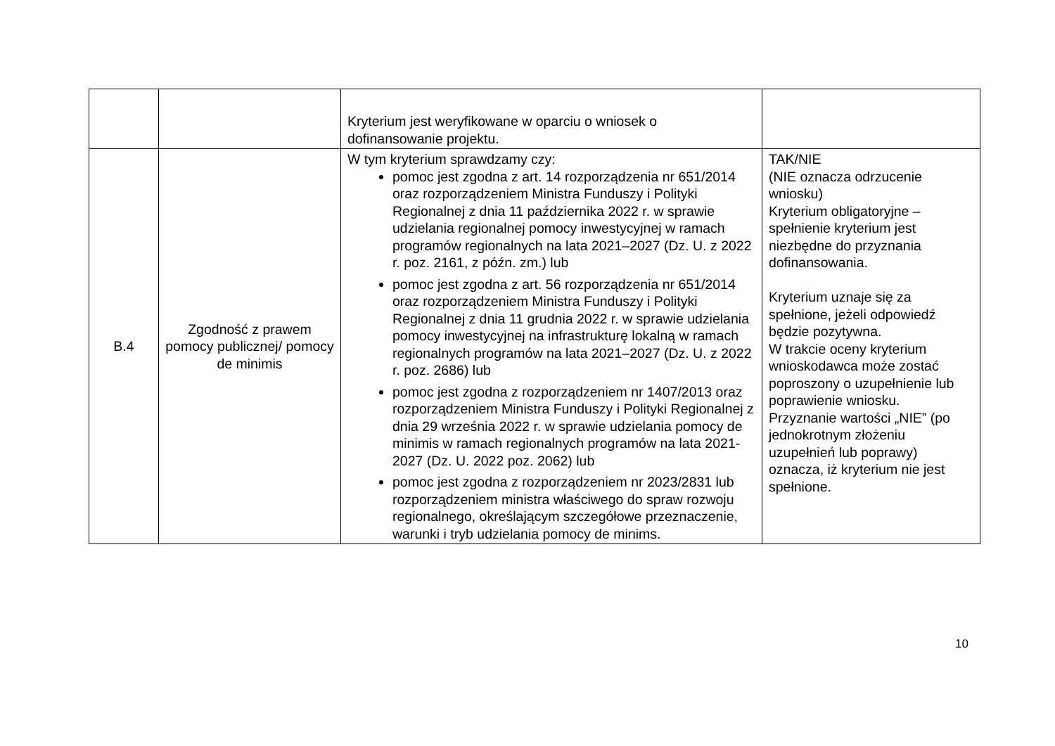| | | Kryterium jest weryfikowane w oparciu o wniosek o dofinansowanie projektu. | |
| B.4 | Zgodność z prawem pomocy publicznej/ pomocy de minimis | W tym kryterium sprawdzamy czy: pomoc jest zgodna z art. 14 rozporządzenia nr 651/2014 oraz rozporządzeniem Ministra Funduszy i Polityki Regionalnej z dnia 11 października 2022 r. w sprawie udzielania regionalnej pomocy inwestycyjnej w ramach programów regionalnych na lata 2021–2027 (Dz. U. z 2022 r. poz. 2161, z późn. zm.) lub pomoc jest zgodna z art. 56 rozporządzenia nr 651/2014 oraz rozporządzeniem Ministra Funduszy i Polityki Regionalnej z dnia 11 grudnia 2022 r. w sprawie udzielania pomocy inwestycyjnej na infrastrukturę lokalną w ramach regionalnych programów na lata 2021–2027 (Dz. U. z 2022 r. poz. 2686) lub pomoc jest zgodna z rozporządzeniem nr 1407/2013 oraz rozporządzeniem Ministra Funduszy i Polityki Regionalnej z dnia 29 września 2022 r. w sprawie udzielania pomocy de minimis w ramach regionalnych programów na lata 2021-2027 (Dz. U. 2022 poz. 2062) lub pomoc jest zgodna z rozporządzeniem nr 2023/2831 lub rozporządzeniem ministra właściwego do spraw rozwoju regionalnego, określającym szczegółowe przeznaczenie, warunki i tryb udzielania pomocy de minims. | TAK/NIE (NIE oznacza odrzucenie wniosku) Kryterium obligatoryjne – spełnienie kryterium jest niezbędne do przyznania dofinansowania. Kryterium uznaje się za spełnione, jeżeli odpowiedź będzie pozytywna. W trakcie oceny kryterium wnioskodawca może zostać poproszony o uzupełnienie lub poprawienie wniosku. Przyznanie wartości „NIE” (po jednokrotnym złożeniu uzupełnień lub poprawy) oznacza, iż kryterium nie jest spełnione. |
10